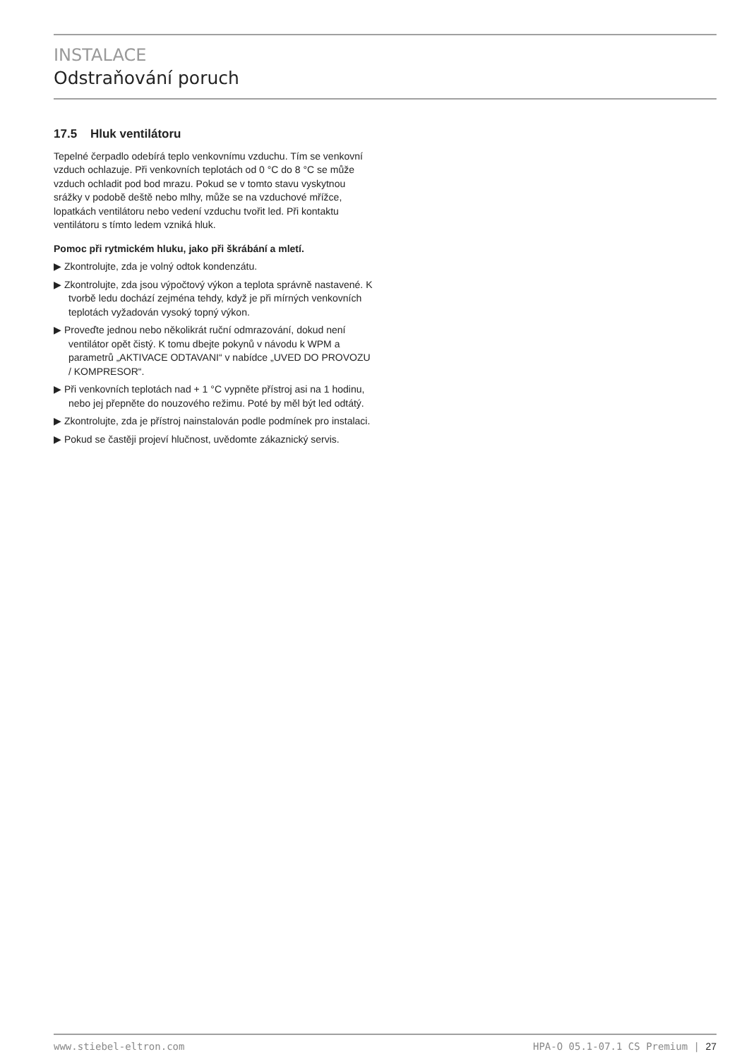INSTALACE
Odstraňování poruch
17.5 Hluk ventilátoru
Tepelné čerpadlo odebírá teplo venkovnímu vzduchu. Tím se venkovní vzduch ochlazuje. Při venkovních teplotách od 0 °C do 8 °C se může vzduch ochladit pod bod mrazu. Pokud se v tomto stavu vyskytnou srážky v podobě deště nebo mlhy, může se na vzduchové mřížce, lopatkách ventilátoru nebo vedení vzduchu tvořit led. Při kontaktu ventilátoru s tímto ledem vzniká hluk.
Pomoc při rytmickém hluku, jako při škrábání a mletí.
▶ Zkontrolujte, zda je volný odtok kondenzátu.
▶ Zkontrolujte, zda jsou výpočtový výkon a teplota správně nastavené. K tvorbě ledu dochází zejména tehdy, když je při mírných venkovních teplotách vyžadován vysoký topný výkon.
▶ Proveďte jednou nebo několikrát ruční odmrazování, dokud není ventilátor opět čistý. K tomu dbejte pokynů v návodu k WPM a parametrů „AKTIVACE ODTAVANI“ v nabídce „UVED DO PROVOZU / KOMPRESOR“.
▶ Při venkovních teplotách nad + 1 °C vypněte přístroj asi na 1 hodinu, nebo jej přepněte do nouzového režimu. Poté by měl být led odtátý.
▶ Zkontrolujte, zda je přístroj nainstalován podle podmínek pro instalaci.
▶ Pokud se častěji projeví hlučnost, uvědomte zákaznický servis.
www.stiebel-eltron.com HPA-O 05.1-07.1 CS Premium | 27